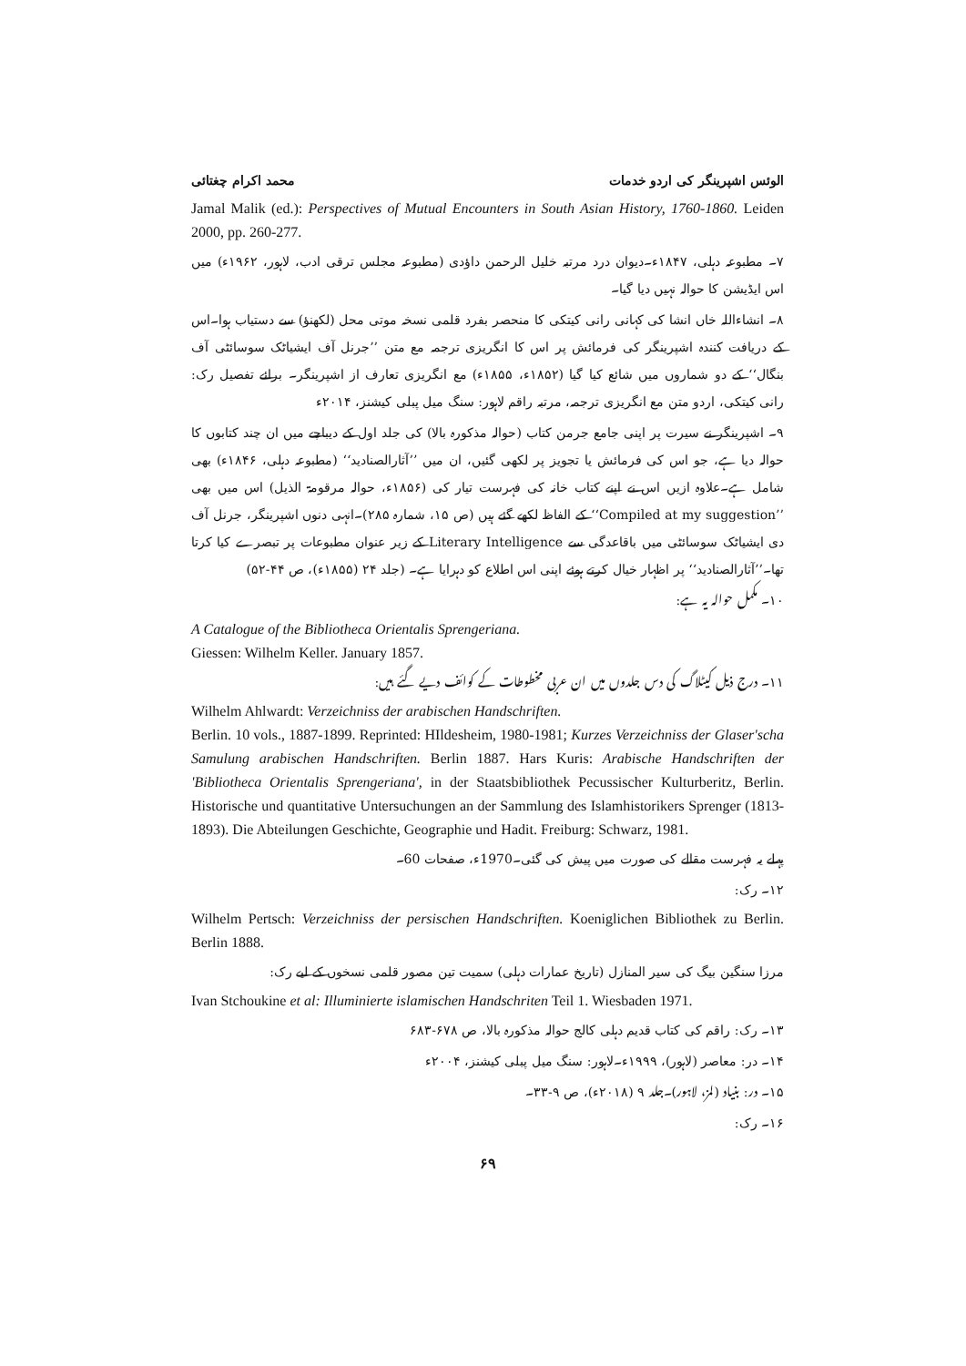الوئس اشپرینگر کی اردو خدمات محمد اکرام چغتائی
Jamal Malik (ed.): Perspectives of Mutual Encounters in South Asian History, 1760-1860. Leiden 2000, pp. 260-277.
۷۔ مطبوعہ دہلی، ۱۸۴۷ء۔دیوان درد مرتبہ خلیل الرحمن داؤدی (مطبوعہ مجلس ترقی ادب، لاہور، ۱۹۶۲ء) میں اس ایڈیشن کا حوالہ نہیں دیا گیا۔
۸۔ انشاءاللہ خاں انشا کی کہانی رانی کیتکی کا منحصر بفرد قلمی نسخہ موتی محل (لکھنؤ) سے دستیاب ہوا۔اس کے دریافت کنندہ اشپرینگر کی فرمائش پر اس کا انگریزی ترجمہ مع متن ’’جرنل آف ایشیاٹک سوسائٹی آف بنگال‘‘ کے دو شماروں میں شائع کیا گیا (۱۸۵۲ء، ۱۸۵۵ء) مع انگریزی تعارف از اشپرینگر۔ برائے تفصیل رک: رانی کیتکی، اردو متن مع انگریزی ترجمہ، مرتبہ راقم لاہور: سنگ میل پبلی کیشنز، ۲۰۱۴ء
۹۔ اشپرینگر نے سیرت پر اپنی جامع جرمن کتاب (حوالہ مذکورہ بالا) کی جلد اول کے دیباچے میں ان چند کتابوں کا حوالہ دیا ہے، جو اس کی فرمائش یا تجویز پر لکھی گئیں، ان میں ’’آثارالصنادید‘‘ (مطبوعہ دہلی، ۱۸۴۶ء) بھی شامل ہے۔علاوہ ازیں اس نے اپنے کتاب خانہ کی فہرست تیار کی (۱۸۵۶ء، حوالہ مرقومۃ الذیل) اس میں بھی ’’Compiled at my suggestion‘‘ کے الفاظ لکھے گئے ہیں (ص ۱۵، شمارہ ۲۸۵)۔انہی دنوں اشپرینگر، جرنل آف دی ایشیاٹک سوسائٹی میں باقاعدگی سے Literary Intelligence کے زیر عنوان مطبوعات پر تبصرے کیا کرتا تھا۔’’آثارالصنادید‘‘ پر اظہار خیال کرتے ہوئے اپنی اس اطلاع کو دہرایا ہے۔ (جلد ۲۴ (۱۸۵۵ء)، ص ۴۴-۵۲)
۱۰۔ مکمل حوالہ یہ ہے:
A Catalogue of the Bibliotheca Orientalis Sprengeriana.
Giessen: Wilhelm Keller. January 1857.
۱۱۔ درج ذیل کیٹلاگ کی دس جلدوں میں ان عربی مخطوطات کے کوائف دیے گئے ہیں:
Wilhelm Ahlwardt: Verzeichniss der arabischen Handschriften.
Berlin. 10 vols., 1887-1899. Reprinted: HIldesheim, 1980-1981; Kurzes Verzeichniss der Glaser'scha Samulung arabischen Handschriften. Berlin 1887. Hars Kuris: Arabische Handschriften der 'Bibliotheca Orientalis Sprengeriana', in der Staatsbibliothek Pecussischer Kulturberitz, Berlin. Historische und quantitative Untersuchungen an der Sammlung des Islamhistorikers Sprenger (1813-1893). Die Abteilungen Geschichte, Geographie und Hadit. Freiburg: Schwarz, 1981.
پہلے یہ فہرست مقالے کی صورت میں پیش کی گئی۔1970ء، صفحات 60۔
۱۲۔ رک:
Wilhelm Pertsch: Verzeichniss der persischen Handschriften. Koeniglichen Bibliothek zu Berlin. Berlin 1888.
مرزا سنگین بیگ کی سیر المنازل (تاریخ عمارات دہلی) سمیت تین مصور قلمی نسخوں کے لیے رک:
Ivan Stchoukine et al: Illuminierte islamischen Handschriten Teil 1. Wiesbaden 1971.
۱۳۔ رک: راقم کی کتاب قدیم دہلی کالج حوالہ مذکورہ بالا، ص ۶۷۸-۶۸۳
۱۴۔ در: معاصر (لاہور)، ۱۹۹۹ء۔لاہور: سنگ میل پبلی کیشنز، ۲۰۰۴ء
۱۵۔ در: بنیاد (لمز، لاہور)۔جلد ۹ (۲۰۱۸ء)، ص ۹-۳۳۔
۱۶۔ رک:
۶۹